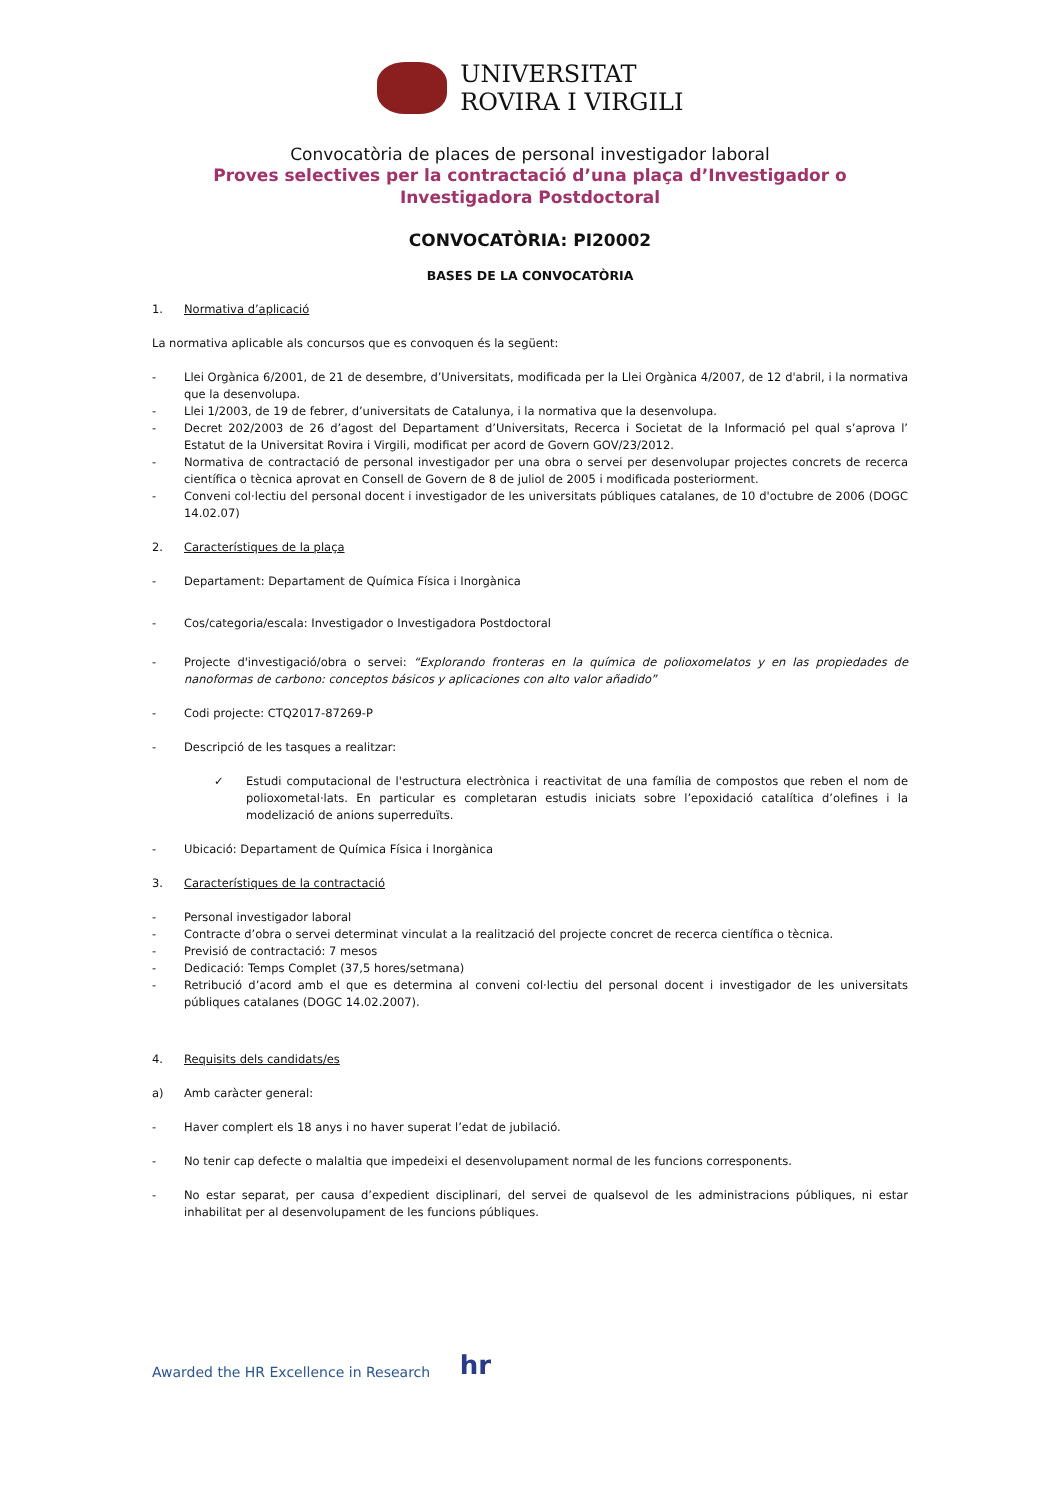UNIVERSITAT
ROVIRA I VIRGILI
Convocatòria de places de personal investigador laboral
Proves selectives per la contractació d’una plaça d’Investigador o
Investigadora Postdoctoral
CONVOCATÒRIA: PI20002
BASES DE LA CONVOCATÒRIA
1. Normativa d’aplicació
La normativa aplicable als concursos que es convoquen és la següent:
- Llei Orgànica 6/2001, de 21 de desembre, d’Universitats, modificada per la Llei Orgànica 4/2007, de 12 d'abril, i la normativa que la desenvolupa.
- Llei 1/2003, de 19 de febrer, d’universitats de Catalunya, i la normativa que la desenvolupa.
- Decret 202/2003 de 26 d’agost del Departament d’Universitats, Recerca i Societat de la Informació pel qual s’aprova l’ Estatut de la Universitat Rovira i Virgili, modificat per acord de Govern GOV/23/2012.
- Normativa de contractació de personal investigador per una obra o servei per desenvolupar projectes concrets de recerca científica o tècnica aprovat en Consell de Govern de 8 de juliol de 2005 i modificada posteriorment.
- Conveni col·lectiu del personal docent i investigador de les universitats públiques catalanes, de 10 d'octubre de 2006 (DOGC 14.02.07)
2. Característiques de la plaça
- Departament: Departament de Química Física i Inorgànica
- Cos/categoria/escala: Investigador o Investigadora Postdoctoral
- Projecte d'investigació/obra o servei: “Explorando fronteras en la química de polioxomelatos y en las propiedades de nanoformas de carbono: conceptos básicos y aplicaciones con alto valor añadido”
- Codi projecte: CTQ2017-87269-P
- Descripció de les tasques a realitzar:
✓ Estudi computacional de l'estructura electrònica i reactivitat de una família de compostos que reben el nom de polioxometal·lats. En particular es completaran estudis iniciats sobre l’epoxidació catalítica d’olefines i la modelizació de anions superreduïts.
- Ubicació: Departament de Química Física i Inorgànica
3. Característiques de la contractació
- Personal investigador laboral
- Contracte d’obra o servei determinat vinculat a la realització del projecte concret de recerca científica o tècnica.
- Previsió de contractació: 7 mesos
- Dedicació: Temps Complet (37,5 hores/setmana)
- Retribució d’acord amb el que es determina al conveni col·lectiu del personal docent i investigador de les universitats públiques catalanes (DOGC 14.02.2007).
4. Requisits dels candidats/es
a) Amb caràcter general:
- Haver complert els 18 anys i no haver superat l’edat de jubilació.
- No tenir cap defecte o malaltia que impedeixi el desenvolupament normal de les funcions corresponents.
- No estar separat, per causa d’expedient disciplinari, del servei de qualsevol de les administracions públiques, ni estar inhabilitat per al desenvolupament de les funcions públiques.
Awarded the HR Excellence in Research hr